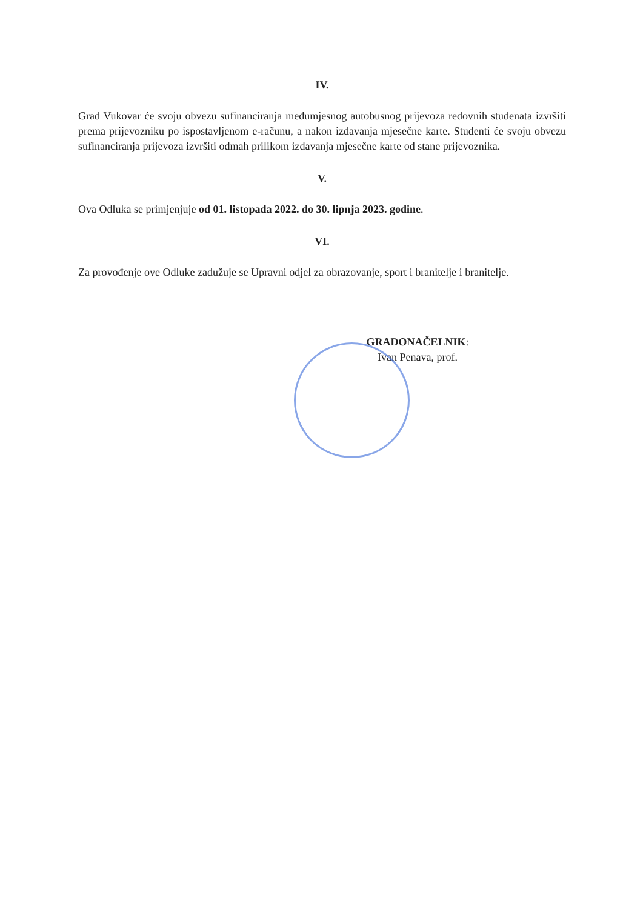IV.
Grad Vukovar će svoju obvezu sufinanciranja međumjesnog autobusnog prijevoza redovnih studenata izvršiti prema prijevozniku po ispostavljenom e-računu, a nakon izdavanja mjesečne karte. Studenti će svoju obvezu sufinanciranja prijevoza izvršiti odmah prilikom izdavanja mjesečne karte od stane prijevoznika.
V.
Ova Odluka se primjenjuje od 01. listopada 2022. do 30. lipnja 2023. godine.
VI.
Za provođenje ove Odluke zadužuje se Upravni odjel za obrazovanje, sport i branitelje i branitelje.
GRADONAČELNIK:
Ivan Penava, prof.